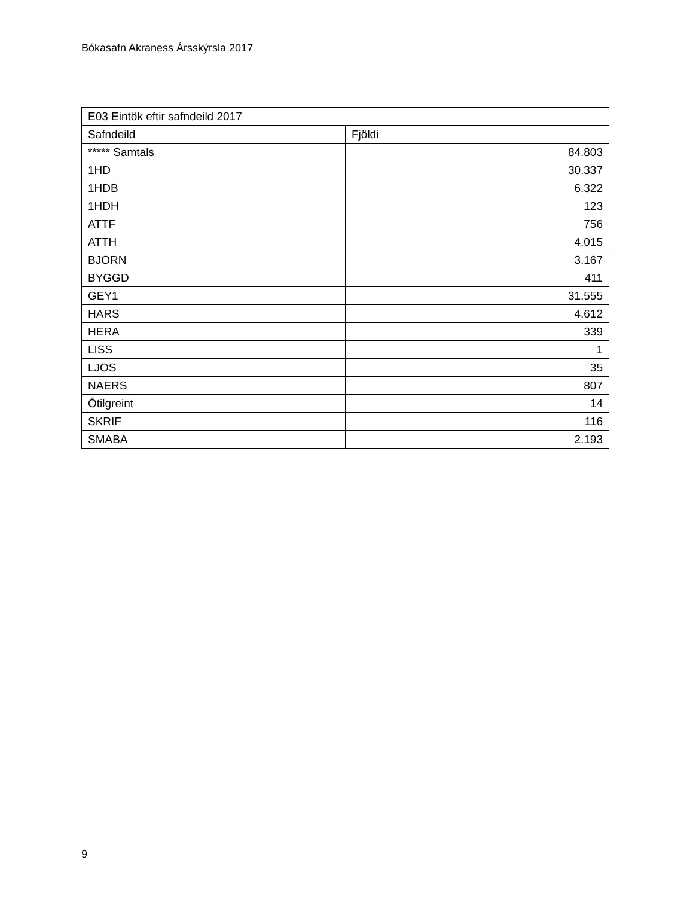Bókasafn Akraness Ársskýrsla 2017
| E03 Eintök eftir safndeild 2017 | |
| --- | --- |
| Safndeild | Fjöldi |
| ***** Samtals | 84.803 |
| 1HD | 30.337 |
| 1HDB | 6.322 |
| 1HDH | 123 |
| ATTF | 756 |
| ATTH | 4.015 |
| BJORN | 3.167 |
| BYGGD | 411 |
| GEY1 | 31.555 |
| HARS | 4.612 |
| HERA | 339 |
| LISS | 1 |
| LJOS | 35 |
| NAERS | 807 |
| Ótilgreint | 14 |
| SKRIF | 116 |
| SMABA | 2.193 |
9